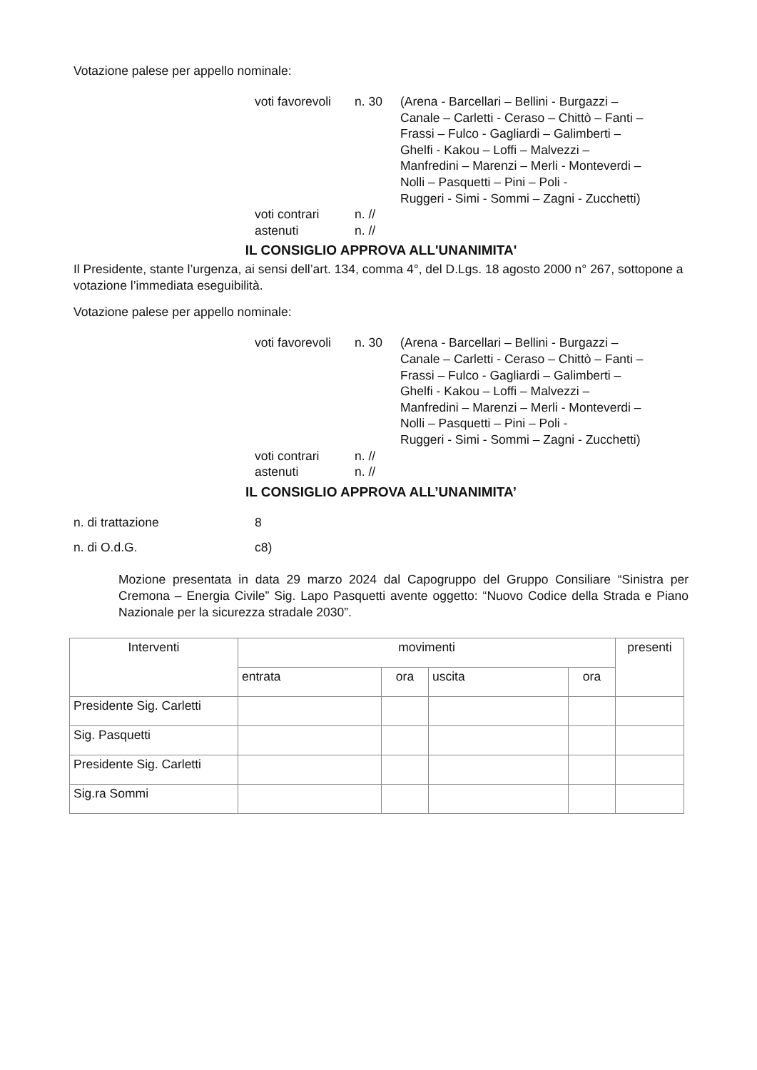Votazione palese per appello nominale:
voti favorevoli
n. 30
(Arena - Barcellari – Bellini - Burgazzi –
Canale – Carletti - Ceraso – Chittò – Fanti –
Frassi – Fulco - Gagliardi – Galimberti –
Ghelfi - Kakou – Loffi – Malvezzi –
Manfredini – Marenzi – Merli - Monteverdi –
Nolli – Pasquetti – Pini – Poli -
Ruggeri - Simi - Sommi – Zagni - Zucchetti)
voti contrari
n. //
astenuti
n. //
IL CONSIGLIO APPROVA ALL'UNANIMITA'
Il Presidente, stante l’urgenza, ai sensi dell’art. 134, comma 4°, del D.Lgs. 18 agosto 2000 n° 267, sottopone a votazione l’immediata eseguibilità.
Votazione palese per appello nominale:
voti favorevoli
n. 30
(Arena - Barcellari – Bellini - Burgazzi –
Canale – Carletti - Ceraso – Chittò – Fanti –
Frassi – Fulco - Gagliardi – Galimberti –
Ghelfi - Kakou – Loffi – Malvezzi –
Manfredini – Marenzi – Merli - Monteverdi –
Nolli – Pasquetti – Pini – Poli -
Ruggeri - Simi - Sommi – Zagni - Zucchetti)
voti contrari
n. //
astenuti
n. //
IL CONSIGLIO APPROVA ALL’UNANIMITA’
n. di trattazione
8
n. di O.d.G.
c8)
Mozione presentata in data 29 marzo 2024 dal Capogruppo del Gruppo Consiliare “Sinistra per Cremona – Energia Civile” Sig. Lapo Pasquetti avente oggetto: “Nuovo Codice della Strada e Piano Nazionale per la sicurezza stradale 2030”.
| Interventi | movimenti | | | | presenti |
| --- | --- | --- | --- | --- | --- |
| | entrata | ora | uscita | ora | |
| Presidente Sig. Carletti | | | | | |
| Sig. Pasquetti | | | | | |
| Presidente Sig. Carletti | | | | | |
| Sig.ra Sommi | | | | | |